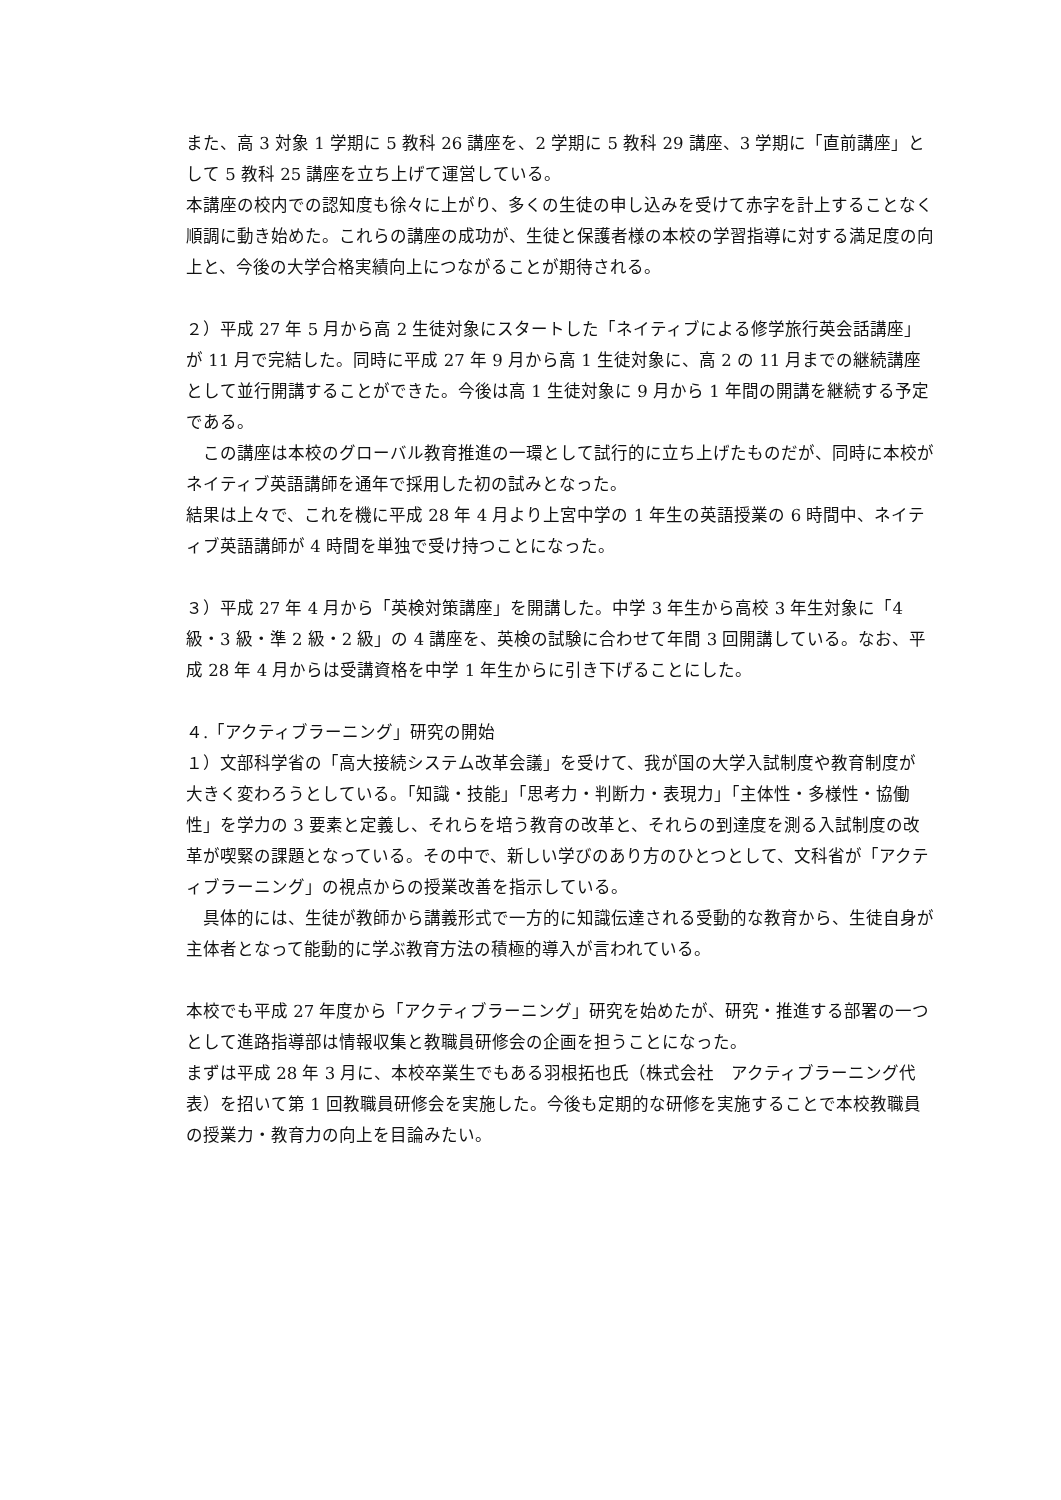また、高 3 対象 1 学期に 5 教科 26 講座を、2 学期に 5 教科 29 講座、3 学期に「直前講座」として 5 教科 25 講座を立ち上げて運営している。
本講座の校内での認知度も徐々に上がり、多くの生徒の申し込みを受けて赤字を計上することなく順調に動き始めた。これらの講座の成功が、生徒と保護者様の本校の学習指導に対する満足度の向上と、今後の大学合格実績向上につながることが期待される。
２）平成 27 年 5 月から高 2 生徒対象にスタートした「ネイティブによる修学旅行英会話講座」が 11 月で完結した。同時に平成 27 年 9 月から高 1 生徒対象に、高 2 の 11 月までの継続講座として並行開講することができた。今後は高 1 生徒対象に 9 月から 1 年間の開講を継続する予定である。
　この講座は本校のグローバル教育推進の一環として試行的に立ち上げたものだが、同時に本校がネイティブ英語講師を通年で採用した初の試みとなった。
結果は上々で、これを機に平成 28 年 4 月より上宮中学の 1 年生の英語授業の 6 時間中、ネイティブ英語講師が 4 時間を単独で受け持つことになった。
３）平成 27 年 4 月から「英検対策講座」を開講した。中学 3 年生から高校 3 年生対象に「4 級・3 級・準 2 級・2 級」の 4 講座を、英検の試験に合わせて年間 3 回開講している。なお、平成 28 年 4 月からは受講資格を中学 1 年生からに引き下げることにした。
４.「アクティブラーニング」研究の開始
１）文部科学省の「高大接続システム改革会議」を受けて、我が国の大学入試制度や教育制度が
大きく変わろうとしている。「知識・技能」「思考力・判断力・表現力」「主体性・多様性・協働性」を学力の 3 要素と定義し、それらを培う教育の改革と、それらの到達度を測る入試制度の改革が喫緊の課題となっている。その中で、新しい学びのあり方のひとつとして、文科省が「アクティブラーニング」の視点からの授業改善を指示している。
　具体的には、生徒が教師から講義形式で一方的に知識伝達される受動的な教育から、生徒自身が主体者となって能動的に学ぶ教育方法の積極的導入が言われている。
本校でも平成 27 年度から「アクティブラーニング」研究を始めたが、研究・推進する部署の一つとして進路指導部は情報収集と教職員研修会の企画を担うことになった。
まずは平成 28 年 3 月に、本校卒業生でもある羽根拓也氏（株式会社　アクティブラーニング代表）を招いて第 1 回教職員研修会を実施した。今後も定期的な研修を実施することで本校教職員の授業力・教育力の向上を目論みたい。